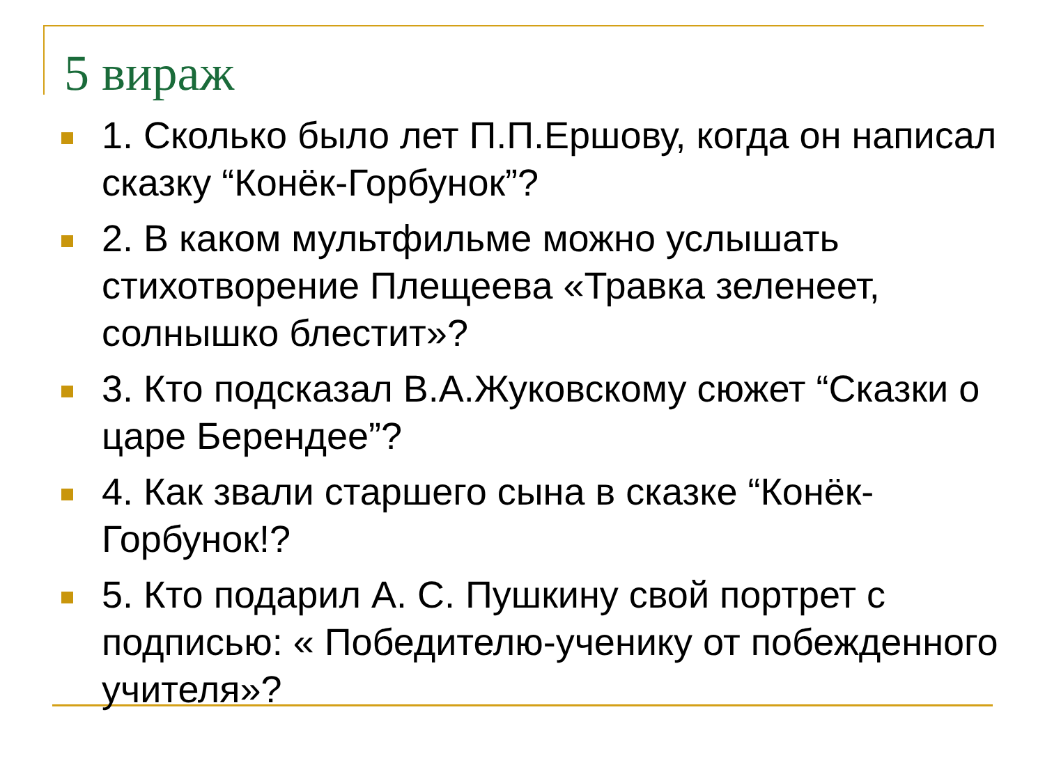5 вираж
1. Сколько было лет П.П.Ершову, когда он написал сказку “Конёк-Горбунок”?
2. В каком мультфильме можно услышать стихотворение Плещеева «Травка зеленеет, солнышко блестит»?
3. Кто подсказал В.А.Жуковскому сюжет “Сказки о царе Берендее”?
4. Как звали старшего сына в сказке “Конёк-Горбунок!?
5. Кто подарил А. С. Пушкину свой портрет с подписью: « Победителю-ученику от побежденного учителя»?